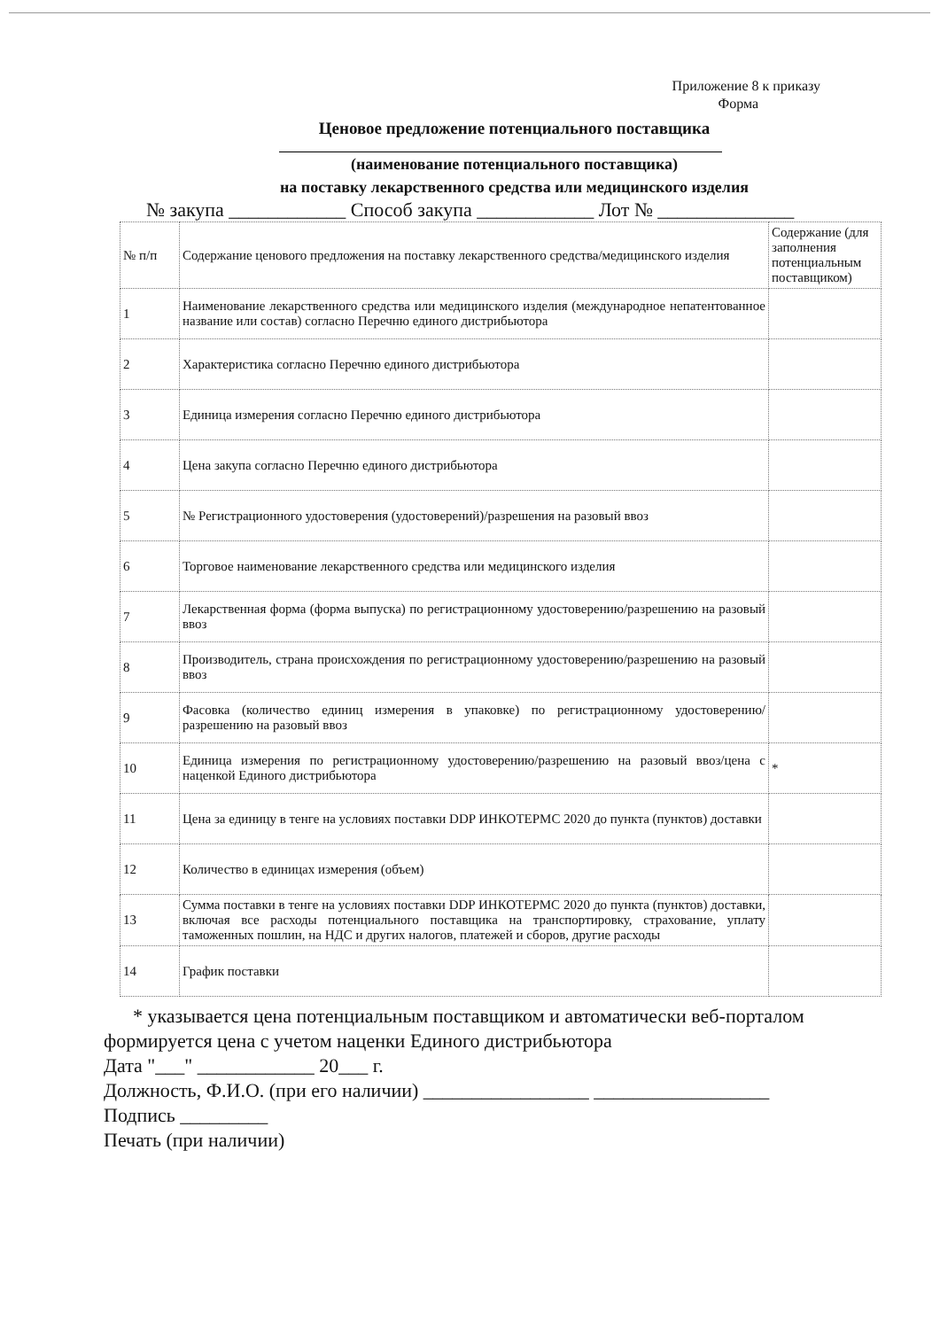Приложение 8 к приказу
Форма
Ценовое предложение потенциального поставщика
(наименование потенциального поставщика)
на поставку лекарственного средства или медицинского изделия
№ закупа ____________ Способ закупа ____________ Лот № ______________
| № п/п | Содержание ценового предложения на поставку лекарственного средства/медицинского изделия | Содержание (для заполнения потенциальным поставщиком) |
| 1 | Наименование лекарственного средства или медицинского изделия (международное непатентованное название или состав) согласно Перечню единого дистрибьютора | |
| 2 | Характеристика согласно Перечню единого дистрибьютора | |
| 3 | Единица измерения согласно Перечню единого дистрибьютора | |
| 4 | Цена закупа согласно Перечню единого дистрибьютора | |
| 5 | № Регистрационного удостоверения (удостоверений)/разрешения на разовый ввоз | |
| 6 | Торговое наименование лекарственного средства или медицинского изделия | |
| 7 | Лекарственная форма (форма выпуска) по регистрационному удостоверению/разрешению на разовый ввоз | |
| 8 | Производитель, страна происхождения по регистрационному удостоверению/разрешению на разовый ввоз | |
| 9 | Фасовка (количество единиц измерения в упаковке) по регистрационному удостоверению/разрешению на разовый ввоз | |
| 10 | Единица измерения по регистрационному удостоверению/разрешению на разовый ввоз/цена с наценкой Единого дистрибьютора | * |
| 11 | Цена за единицу в тенге на условиях поставки DDP ИНКОТЕРМС 2020 до пункта (пунктов) доставки | |
| 12 | Количество в единицах измерения (объем) | |
| 13 | Сумма поставки в тенге на условиях поставки DDP ИНКОТЕРМС 2020 до пункта (пунктов) доставки, включая все расходы потенциального поставщика на транспортировку, страхование, уплату таможенных пошлин, на НДС и других налогов, платежей и сборов, другие расходы | |
| 14 | График поставки | |
* указывается цена потенциальным поставщиком и автоматически веб-порталом
формируется цена с учетом наценки Единого дистрибьютора
Дата "___" ____________ 20___ г.
Должность, Ф.И.О. (при его наличии) _________________ __________________
Подпись _________
Печать (при наличии)